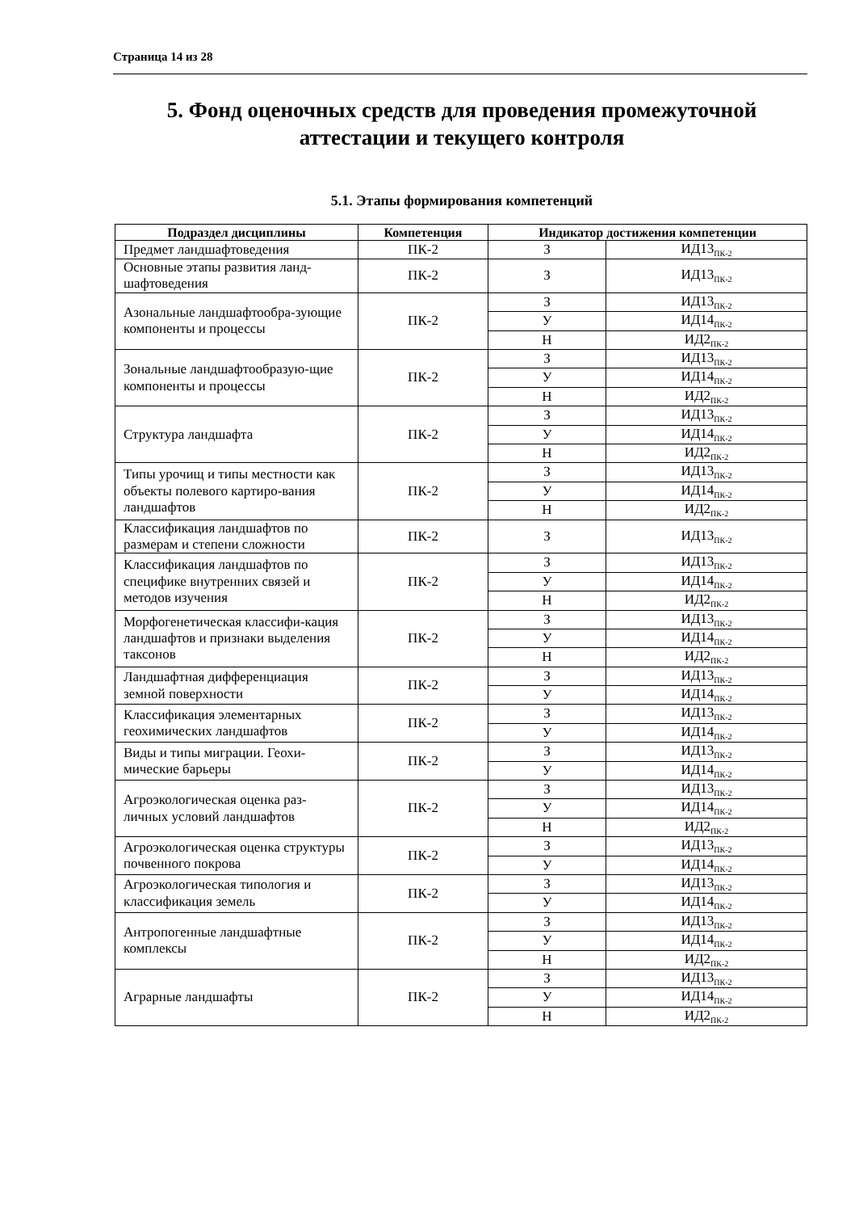Страница 14 из 28
5. Фонд оценочных средств для проведения промежуточной аттестации и текущего контроля
5.1. Этапы формирования компетенций
| Подраздел дисциплины | Компетенция | Индикатор достижения компетенции | |
| --- | --- | --- | --- |
| Предмет ландшафтоведения | ПК-2 | З | ИД13<sub>ПК-2</sub> |
| Основные этапы развития ланд-шафтоведения | ПК-2 | З | ИД13<sub>ПК-2</sub> |
| Азональные ландшафтообра-зующие компоненты и процессы | ПК-2 | З | ИД13<sub>ПК-2</sub> |
| | | У | ИД14<sub>ПК-2</sub> |
| | | Н | ИД2<sub>ПК-2</sub> |
| Зональные ландшафтообразую-щие компоненты и процессы | ПК-2 | З | ИД13<sub>ПК-2</sub> |
| | | У | ИД14<sub>ПК-2</sub> |
| | | Н | ИД2<sub>ПК-2</sub> |
| Структура ландшафта | ПК-2 | З | ИД13<sub>ПК-2</sub> |
| | | У | ИД14<sub>ПК-2</sub> |
| | | Н | ИД2<sub>ПК-2</sub> |
| Типы урочищ и типы местности как объекты полевого картиро-вания ландшафтов | ПК-2 | З | ИД13<sub>ПК-2</sub> |
| | | У | ИД14<sub>ПК-2</sub> |
| | | Н | ИД2<sub>ПК-2</sub> |
| Классификация ландшафтов по размерам и степени сложности | ПК-2 | З | ИД13<sub>ПК-2</sub> |
| Классификация ландшафтов по специфике внутренних связей и методов изучения | ПК-2 | З | ИД13<sub>ПК-2</sub> |
| | | У | ИД14<sub>ПК-2</sub> |
| | | Н | ИД2<sub>ПК-2</sub> |
| Морфогенетическая классифи-кация ландшафтов и признаки выделения таксонов | ПК-2 | З | ИД13<sub>ПК-2</sub> |
| | | У | ИД14<sub>ПК-2</sub> |
| | | Н | ИД2<sub>ПК-2</sub> |
| Ландшафтная дифференциация земной поверхности | ПК-2 | З | ИД13<sub>ПК-2</sub> |
| | | У | ИД14<sub>ПК-2</sub> |
| Классификация элементарных геохимических ландшафтов | ПК-2 | З | ИД13<sub>ПК-2</sub> |
| | | У | ИД14<sub>ПК-2</sub> |
| Виды и типы миграции. Геохи-мические барьеры | ПК-2 | З | ИД13<sub>ПК-2</sub> |
| | | У | ИД14<sub>ПК-2</sub> |
| Агроэкологическая оценка раз-личных условий ландшафтов | ПК-2 | З | ИД13<sub>ПК-2</sub> |
| | | У | ИД14<sub>ПК-2</sub> |
| | | Н | ИД2<sub>ПК-2</sub> |
| Агроэкологическая оценка структуры почвенного покрова | ПК-2 | З | ИД13<sub>ПК-2</sub> |
| | | У | ИД14<sub>ПК-2</sub> |
| Агроэкологическая типология и классификация земель | ПК-2 | З | ИД13<sub>ПК-2</sub> |
| | | У | ИД14<sub>ПК-2</sub> |
| Антропогенные ландшафтные комплексы | ПК-2 | З | ИД13<sub>ПК-2</sub> |
| | | У | ИД14<sub>ПК-2</sub> |
| | | Н | ИД2<sub>ПК-2</sub> |
| Аграрные ландшафты | ПК-2 | З | ИД13<sub>ПК-2</sub> |
| | | У | ИД14<sub>ПК-2</sub> |
| | | Н | ИД2<sub>ПК-2</sub> |